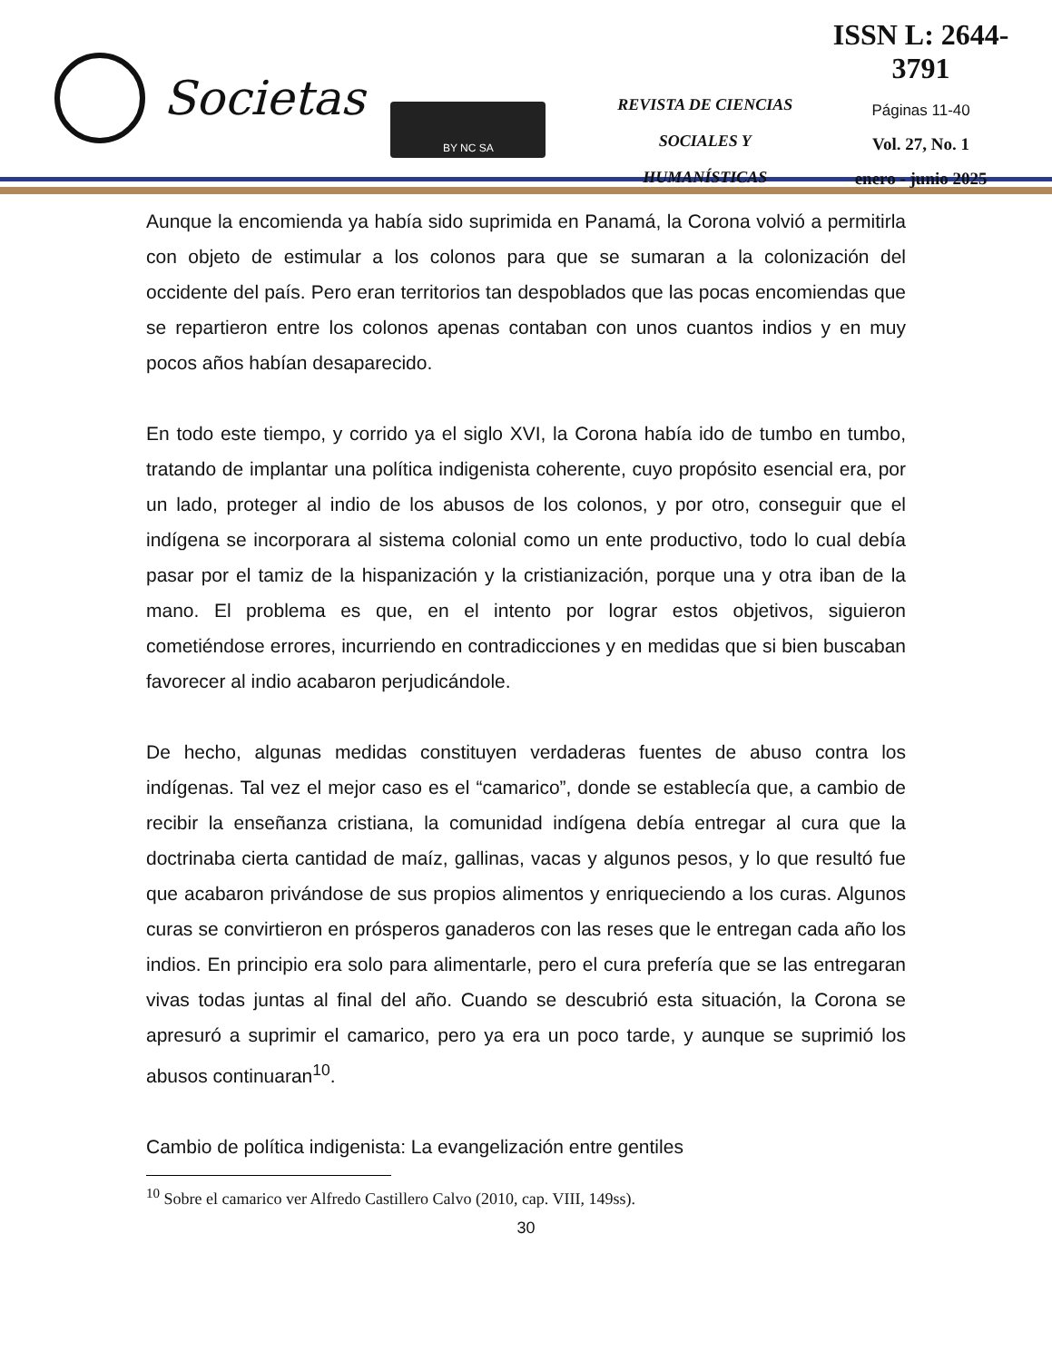Societas
BY NC SA
REVISTA DE CIENCIAS
SOCIALES Y HUMANÍSTICAS
ISSN L: 2644-3791
Páginas 11-40
Vol. 27, No. 1
enero - junio 2025
Aunque la encomienda ya había sido suprimida en Panamá, la Corona volvió a permitirla con objeto de estimular a los colonos para que se sumaran a la colonización del occidente del país. Pero eran territorios tan despoblados que las pocas encomiendas que se repartieron entre los colonos apenas contaban con unos cuantos indios y en muy pocos años habían desaparecido.
En todo este tiempo, y corrido ya el siglo XVI, la Corona había ido de tumbo en tumbo, tratando de implantar una política indigenista coherente, cuyo propósito esencial era, por un lado, proteger al indio de los abusos de los colonos, y por otro, conseguir que el indígena se incorporara al sistema colonial como un ente productivo, todo lo cual debía pasar por el tamiz de la hispanización y la cristianización, porque una y otra iban de la mano. El problema es que, en el intento por lograr estos objetivos, siguieron cometiéndose errores, incurriendo en contradicciones y en medidas que si bien buscaban favorecer al indio acabaron perjudicándole.
De hecho, algunas medidas constituyen verdaderas fuentes de abuso contra los indígenas. Tal vez el mejor caso es el “camarico”, donde se establecía que, a cambio de recibir la enseñanza cristiana, la comunidad indígena debía entregar al cura que la doctrinaba cierta cantidad de maíz, gallinas, vacas y algunos pesos, y lo que resultó fue que acabaron privándose de sus propios alimentos y enriqueciendo a los curas. Algunos curas se convirtieron en prósperos ganaderos con las reses que le entregan cada año los indios. En principio era solo para alimentarle, pero el cura prefería que se las entregaran vivas todas juntas al final del año. Cuando se descubrió esta situación, la Corona se apresuró a suprimir el camarico, pero ya era un poco tarde, y aunque se suprimió los abusos continuaran<sup>10</sup>.
Cambio de política indigenista: La evangelización entre gentiles
<sup>10</sup> Sobre el camarico ver Alfredo Castillero Calvo (2010, cap. VIII, 149ss).
30